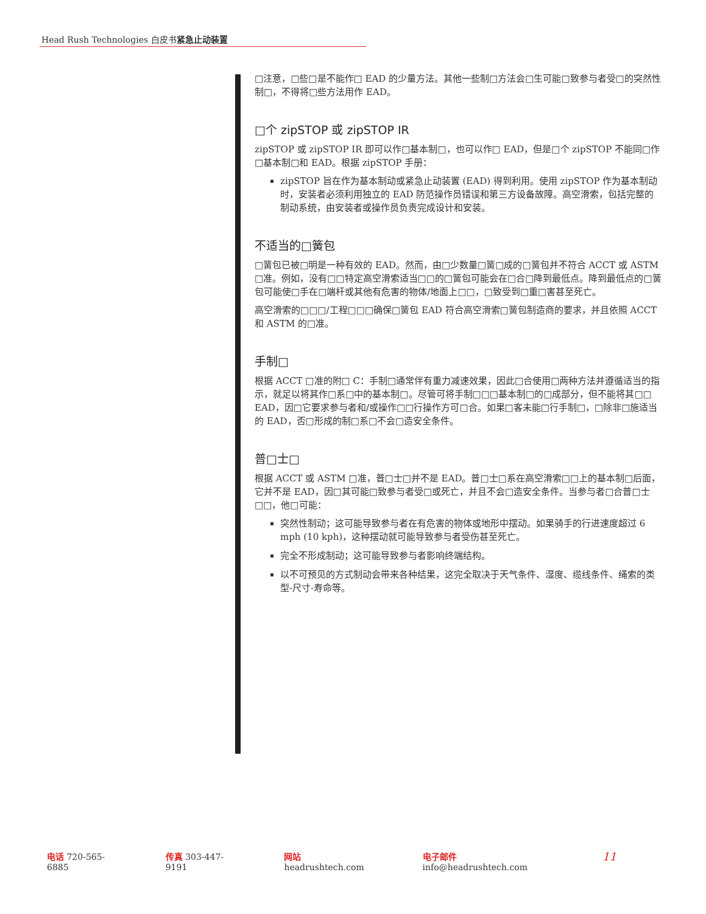Head Rush Technologies 白皮书紧急止动装置
□注意，□些□是不能作□ EAD 的少量方法。其他一些制□方法会□生可能□致参与者受□的突然性制□，不得将□些方法用作 EAD。
□个 zipSTOP 或 zipSTOP IR
zipSTOP 或 zipSTOP IR 即可以作□基本制□，也可以作□ EAD，但是□个 zipSTOP 不能同□作□基本制□和 EAD。根据 zipSTOP 手册：
zipSTOP 旨在作为基本制动或紧急止动装置 (EAD) 得到利用。使用 zipSTOP 作为基本制动时，安装者必须利用独立的 EAD 防范操作员错误和第三方设备故障。高空滑索，包括完整的制动系统，由安装者或操作员负责完成设计和安装。
不适当的□簧包
□簧包已被□明是一种有效的 EAD。然而，由□少数量□簧□成的□簧包并不符合 ACCT 或 ASTM □准。例如，没有□□特定高空滑索适当□□的□簧包可能会在□合□降到最低点。降到最低点的□簧包可能使□手在□端杆或其他有危害的物体/地面上□□，□致受到□重□害甚至死亡。
高空滑索的□□□/工程□□□确保□簧包 EAD 符合高空滑索□簧包制造商的要求，并且依照 ACCT 和 ASTM 的□准。
手制□
根据 ACCT □准的附□ C：手制□通常伴有重力减速效果，因此□合使用□两种方法并遵循适当的指示，就足以将其作□系□中的基本制□。尽管可将手制□□□基本制□的□成部分，但不能将其□□ EAD，因□它要求参与者和/或操作□□行操作方可□合。如果□客未能□行手制□，□除非□施适当的 EAD，否□形成的制□系□不会□造安全条件。
普□士□
根据 ACCT 或 ASTM □准，普□士□并不是 EAD。普□士□系在高空滑索□□上的基本制□后面，它并不是 EAD，因□其可能□致参与者受□或死亡，并且不会□造安全条件。当参与者□合普□士□□，他□可能：
突然性制动；这可能导致参与者在有危害的物体或地形中摆动。如果骑手的行进速度超过 6 mph (10 kph)，这种摆动就可能导致参与者受伤甚至死亡。
完全不形成制动；这可能导致参与者影响终端结构。
以不可预见的方式制动会带来各种结果，这完全取决于天气条件、湿度、缆线条件、绳索的类型-尺寸-寿命等。
电话 720-565-6885 传真 303-447-9191 网站 headrushtech.com 电子邮件 info@headrushtech.com 11